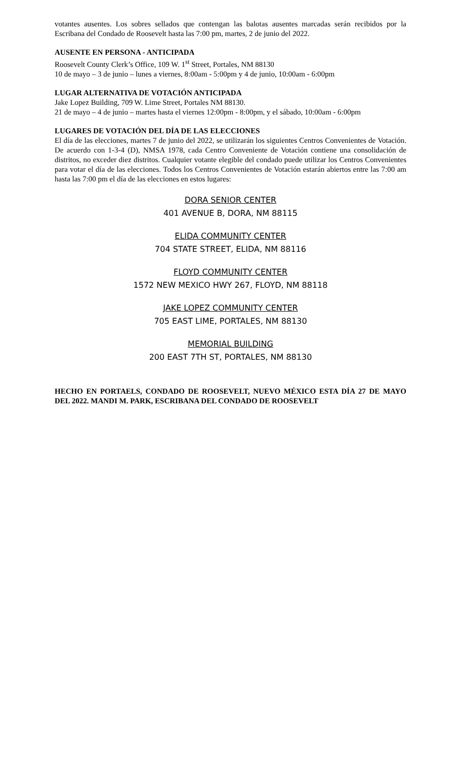votantes ausentes. Los sobres sellados que contengan las balotas ausentes marcadas serán recibidos por la Escribana del Condado de Roosevelt hasta las 7:00 pm, martes, 2 de junio del 2022.
AUSENTE EN PERSONA - ANTICIPADA
Roosevelt County Clerk’s Office, 109 W. 1<sup>st</sup> Street, Portales, NM 88130
10 de mayo – 3 de junio – lunes a viernes, 8:00am - 5:00pm y 4 de junio, 10:00am - 6:00pm
LUGAR ALTERNATIVA DE VOTACIÓN ANTICIPADA
Jake Lopez Building, 709 W. Lime Street, Portales NM 88130.
21 de mayo – 4 de junio – martes hasta el viernes 12:00pm - 8:00pm, y el sábado, 10:00am - 6:00pm
LUGARES DE VOTACIÓN DEL DÍA DE LAS ELECCIONES
El día de las elecciones, martes 7 de junio del 2022, se utilizarán los siguientes Centros Convenientes de Votación. De acuerdo con 1-3-4 (D), NMSA 1978, cada Centro Conveniente de Votación contiene una consolidación de distritos, no exceder diez distritos. Cualquier votante elegible del condado puede utilizar los Centros Convenientes para votar el día de las elecciones. Todos los Centros Convenientes de Votación estarán abiertos entre las 7:00 am hasta las 7:00 pm el día de las elecciones en estos lugares:
DORA SENIOR CENTER
401 AVENUE B, DORA, NM 88115
ELIDA COMMUNITY CENTER
704 STATE STREET, ELIDA, NM 88116
FLOYD COMMUNITY CENTER
1572 NEW MEXICO HWY 267, FLOYD, NM 88118
JAKE LOPEZ COMMUNITY CENTER
705 EAST LIME, PORTALES, NM 88130
MEMORIAL BUILDING
200 EAST 7TH ST, PORTALES, NM 88130
HECHO EN PORTAELS, CONDADO DE ROOSEVELT, NUEVO MÉXICO ESTA DÍA 27 DE MAYO DEL 2022. MANDI M. PARK, ESCRIBANA DEL CONDADO DE ROOSEVELT